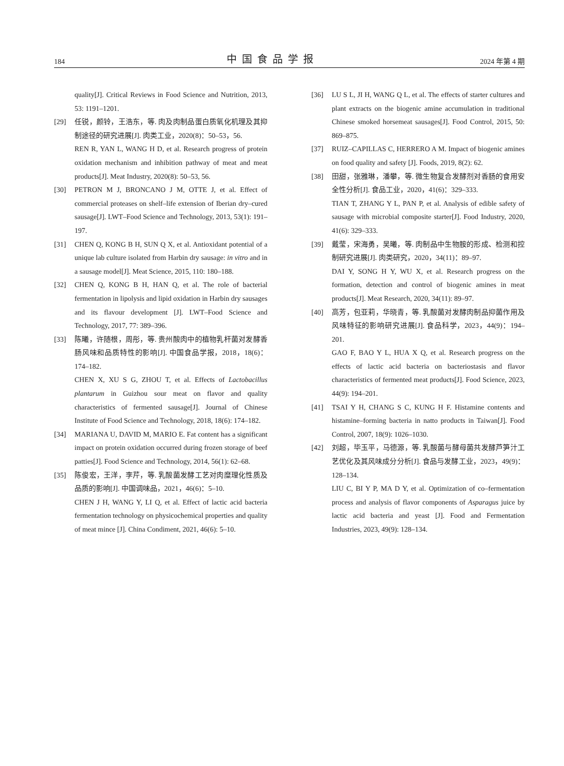184 中国食品学报 2024 年第 4 期
quality[J]. Critical Reviews in Food Science and Nutrition, 2013, 53: 1191–1201.
[29] 任锐，颜铃，王浩东，等. 肉及肉制品蛋白质氧化机理及其抑制途径的研究进展[J]. 肉类工业，2020(8)：50–53，56.
REN R, YAN L, WANG H D, et al. Research progress of protein oxidation mechanism and inhibition pathway of meat and meat products[J]. Meat Industry, 2020(8): 50–53, 56.
[30] PETRON M J, BRONCANO J M, OTTE J, et al. Effect of commercial proteases on shelf–life extension of Iberian dry–cured sausage[J]. LWT–Food Science and Technology, 2013, 53(1): 191–197.
[31] CHEN Q, KONG B H, SUN Q X, et al. Antioxidant potential of a unique lab culture isolated from Harbin dry sausage: in vitro and in a sausage model[J]. Meat Science, 2015, 110: 180–188.
[32] CHEN Q, KONG B H, HAN Q, et al. The role of bacterial fermentation in lipolysis and lipid oxidation in Harbin dry sausages and its flavour development [J]. LWT–Food Science and Technology, 2017, 77: 389–396.
[33] 陈曦，许随根，周彤，等. 贵州酸肉中的植物乳杆菌对发酵香肠风味和品质特性的影响[J]. 中国食品学报，2018，18(6)：174–182.
CHEN X, XU S G, ZHOU T, et al. Effects of Lactobacillus plantarum in Guizhou sour meat on flavor and quality characteristics of fermented sausage[J]. Journal of Chinese Institute of Food Science and Technology, 2018, 18(6): 174–182.
[34] MARIANA U, DAVID M, MARIO E. Fat content has a significant impact on protein oxidation occurred during frozen storage of beef patties[J]. Food Science and Technology, 2014, 56(1): 62–68.
[35] 陈俊宏，王洋，李芹，等. 乳酸菌发酵工艺对肉糜理化性质及品质的影响[J]. 中国调味品，2021，46(6)：5–10.
CHEN J H, WANG Y, LI Q, et al. Effect of lactic acid bacteria fermentation technology on physicochemical properties and quality of meat mince [J]. China Condiment, 2021, 46(6): 5–10.
[36] LU S L, JI H, WANG Q L, et al. The effects of starter cultures and plant extracts on the biogenic amine accumulation in traditional Chinese smoked horsemeat sausages[J]. Food Control, 2015, 50: 869–875.
[37] RUIZ–CAPILLAS C, HERRERO A M. Impact of biogenic amines on food quality and safety [J]. Foods, 2019, 8(2): 62.
[38] 田甜，张雅琳，潘攀，等. 微生物复合发酵剂对香肠的食用安全性分析[J]. 食品工业，2020，41(6)：329–333.
TIAN T, ZHANG Y L, PAN P, et al. Analysis of edible safety of sausage with microbial composite starter[J]. Food Industry, 2020, 41(6): 329–333.
[39] 戴莹，宋海勇，吴曦，等. 肉制品中生物胺的形成、检测和控制研究进展[J]. 肉类研究，2020，34(11)：89–97.
DAI Y, SONG H Y, WU X, et al. Research progress on the formation, detection and control of biogenic amines in meat products[J]. Meat Research, 2020, 34(11): 89–97.
[40] 高芳，包亚莉，华晓青，等. 乳酸菌对发酵肉制品抑菌作用及风味特征的影响研究进展[J]. 食品科学，2023，44(9)：194–201.
GAO F, BAO Y L, HUA X Q, et al. Research progress on the effects of lactic acid bacteria on bacteriostasis and flavor characteristics of fermented meat products[J]. Food Science, 2023, 44(9): 194–201.
[41] TSAI Y H, CHANG S C, KUNG H F. Histamine contents and histamine–forming bacteria in natto products in Taiwan[J]. Food Control, 2007, 18(9): 1026–1030.
[42] 刘超，毕玉平，马德源，等. 乳酸菌与酵母菌共发酵芦笋汁工艺优化及其风味成分分析[J]. 食品与发酵工业，2023，49(9)：128–134.
LIU C, BI Y P, MA D Y, et al. Optimization of co–fermentation process and analysis of flavor components of Asparagus juice by lactic acid bacteria and yeast [J]. Food and Fermentation Industries, 2023, 49(9): 128–134.